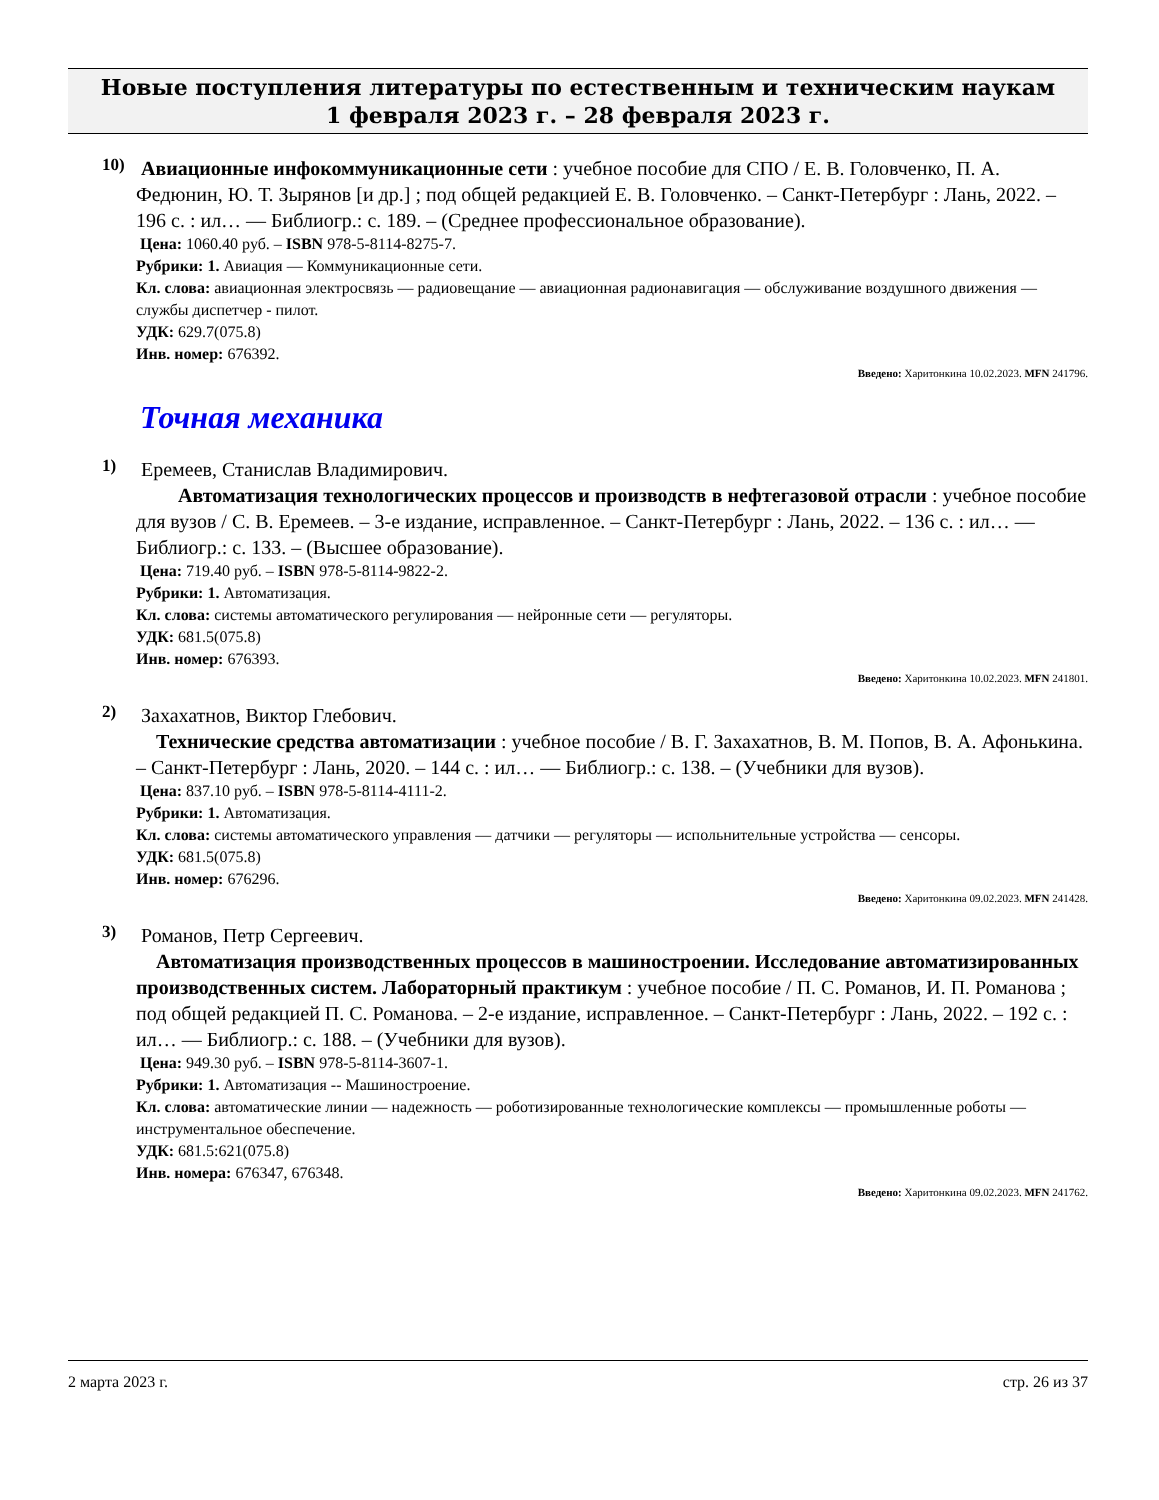Новые поступления литературы по естественным и техническим наукам
1 февраля 2023 г. – 28 февраля 2023 г.
10)
Авиационные инфокоммуникационные сети : учебное пособие для СПО / Е. В. Головченко, П. А. Федюнин, Ю. Т. Зырянов [и др.] ; под общей редакцией Е. В. Головченко. – Санкт-Петербург : Лань, 2022. – 196 с. : ил… — Библиогр.: с. 189. – (Среднее профессиональное образование).
Цена: 1060.40 руб. – ISBN 978-5-8114-8275-7.
Рубрики: 1. Авиация — Коммуникационные сети.
Кл. слова: авиационная электросвязь — радиовещание — авиационная радионавигация — обслуживание воздушного движения — службы диспетчер - пилот.
УДК: 629.7(075.8)
Инв. номер: 676392.
Введено: Харитонкина 10.02.2023. MFN 241796.
Точная механика
1)
Еремеев, Станислав Владимирович.
Автоматизация технологических процессов и производств в нефтегазовой отрасли : учебное пособие для вузов / С. В. Еремеев. – 3-е издание, исправленное. – Санкт-Петербург : Лань, 2022. – 136 с. : ил… — Библиогр.: с. 133. – (Высшее образование).
Цена: 719.40 руб. – ISBN 978-5-8114-9822-2.
Рубрики: 1. Автоматизация.
Кл. слова: системы автоматического регулирования — нейронные сети — регуляторы.
УДК: 681.5(075.8)
Инв. номер: 676393.
Введено: Харитонкина 10.02.2023. MFN 241801.
2)
Захахатнов, Виктор Глебович.
Технические средства автоматизации : учебное пособие / В. Г. Захахатнов, В. М. Попов, В. А. Афонькина. – Санкт-Петербург : Лань, 2020. – 144 с. : ил… — Библиогр.: с. 138. – (Учебники для вузов).
Цена: 837.10 руб. – ISBN 978-5-8114-4111-2.
Рубрики: 1. Автоматизация.
Кл. слова: системы автоматического управления — датчики — регуляторы — испольнительные устройства — сенсоры.
УДК: 681.5(075.8)
Инв. номер: 676296.
Введено: Харитонкина 09.02.2023. MFN 241428.
3)
Романов, Петр Сергеевич.
Автоматизация производственных процессов в машиностроении. Исследование автоматизированных производственных систем. Лабораторный практикум : учебное пособие / П. С. Романов, И. П. Романова ; под общей редакцией П. С. Романова. – 2-е издание, исправленное. – Санкт-Петербург : Лань, 2022. – 192 с. : ил… — Библиогр.: с. 188. – (Учебники для вузов).
Цена: 949.30 руб. – ISBN 978-5-8114-3607-1.
Рубрики: 1. Автоматизация -- Машиностроение.
Кл. слова: автоматические линии — надежность — роботизированные технологические комплексы — промышленные роботы — инструментальное обеспечение.
УДК: 681.5:621(075.8)
Инв. номера: 676347, 676348.
Введено: Харитонкина 09.02.2023. MFN 241762.
2 марта 2023 г. стр. 26 из 37